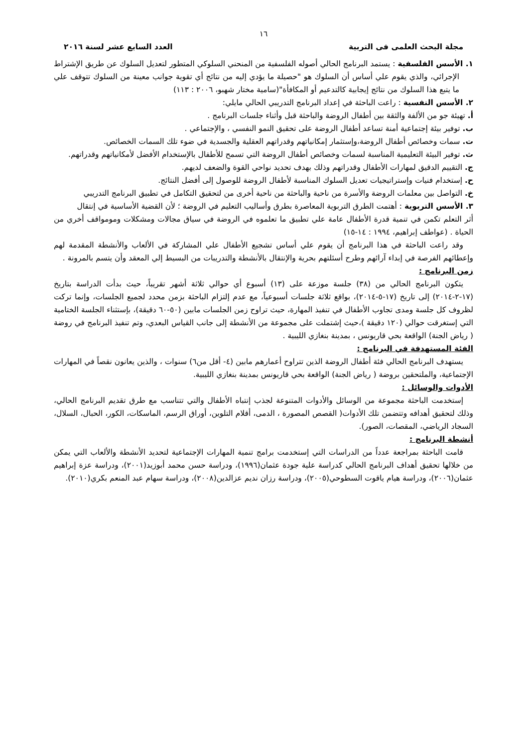١٦
مجلة البحث العلمى فى التربية العدد السابع عشر لسنة ٢٠١٦
١. الأسس الفلسفية : يستمد البرنامج الحالي أصوله الفلسفية من المنحني السلوكي المتطور لتعديل السلوك عن طريق الإشتراط الإجرائي، والذي يقوم علي أساس أن السلوك هو "حصيلة ما يؤدي إليه من نتائج أي تقوية جوانب معينة من السلوك تتوقف علي ما يتبع هذا السلوك من نتائج إيجابية كالتدعيم أو المكافأة"(سامية مختار شهبو، ٢٠٠٦ : ١١٣)
٢. الأسس النفسية : راعت الباحثة في إعداد البرنامج التدريبي الحالي مايلي:
أ. تهيئة جو من الألفة والثقة بين أطفال الروضة والباحثة قبل وأثناء جلسات البرنامج .
ب. توفير بيئة إجتماعية أمنة تساعد أطفال الروضة على تحقيق النمو النفسي ، والإجتماعي .
ت. سمات وخصائص أطفال الروضة،وإستثمار إمكانياتهم وقدراتهم العقلية والجسدية في ضوء تلك السمات الخصائص.
ث. توفير البيئة التعليمية المناسبة لسمات وخصائص أطفال الروضة التي تسمح للأطفال بالإستخدام الأفضل لأمكانياتهم وقدراتهم.
ج. التقييم الدقيق لمهارات الأطفال وقدراتهم وذلك بهدف تحديد نواحي القوة والضعف لديهم.
ح. إستخدام فنيات وإستراتيجيات تعديل السلوك المناسبة لأطفال الروضة للوصول إلى أفضل النتائج.
خ. التواصل بين معلمات الروضة والأسرة من ناحية والباحثة من ناحية أخرى من لتحقيق التكامل في تطبيق البرنامج التدريبي
٣. الأسس التربوية : أهتمت الطرق التربوية المعاصرة بطرق وأساليب التعليم في الروضة ؛ لأن القضية الأساسية في إنتقال
أثر التعلم تكمن في تنمية قدرة الأطفال عامة علي تطبيق ما تعلموه في الروضة في سياق مجالات ومشكلات ومومواقف أخري من الحياة . (عواطف إبراهيم، ١٩٩٤ : ١٤-١٥)
وقد راعت الباحثة في هذا البرنامج أن يقوم علي أساس تشجيع الأطفال علي المشاركة في الألعاب والأنشطة المقدمة لهم وإعطائهم الفرصة في إبداء آرائهم وطرح أسئلتهم بحرية والإنتقال بالأنشطة والتدريبات من البسيط إلي المعقد وأن يتسم بالمرونة .
زمن البرنامج :
يتكون البرنامج الحالي من (٣٨) جلسة موزعة على (١٣) أسبوع أي حوالي ثلاثة أشهر تقريباً، حيث بدأت الدراسة بتاريخ (١٧-٢-٢٠١٤) إلى تاريخ (١٧-٥-٢٠١٤)، بواقع ثلاثة جلسات أسبوعياً، مع عدم إلتزام الباحثة بزمن محدد لجميع الجلسات، وإنما تركت لظروف كل جلسة ومدى تجاوب الأطفال في تنفيذ المهارة، حيث تراوح زمن الجلسات مابين (٥٠-٦٠ دقيقة)، بإستثناء الجلسة الختامية التي إستغرقت حوالي (١٢٠ دقيقة )،حيث إشتملت على مجموعة من الأنشطة إلى جانب القياس البعدي، وتم تنفيذ البرنامج في روضة ( رياض الجنة) الواقعة بحي قاريونس ، بمدينة بنغازي الليبية .
الفئة المستهدفة في البرنامج :
يستهدف البرنامج الحالي فئة أطفال الروضة الذين تتراوح أعمارهم مابين (٤- أقل من٦) سنوات ، والذين يعانون نقصاً في المهارات الإجتماعية، والملتحقين بروضة ( رياض الجنة) الواقعة بحي قاريونس بمدينة بنغازي الليبية.
الأدوات والوسائل :
إستخدمت الباحثة مجموعة من الوسائل والأدوات المتنوعة لجذب إنتباه الأطفال والتي تتناسب مع طرق تقديم البرنامج الحالي، وذلك لتحقيق أهدافه وتتضمن تلك الأدوات( القصص المصورة ، الدمى، أقلام التلوين، أوراق الرسم، الماسكات، الكور، الحبال، السلال، السجاد الرياضي، المقصات، الصور).
أنشطة البرنامج :
قامت الباحثة بمراجعة عدداً من الدراسات التي إستخدمت برامج تنمية المهارات الإجتماعية لتحديد الأنشطة والألعاب التي يمكن من خلالها تحقيق أهداف البرنامج الحالي كدراسة علية جودة عثمان(١٩٩٦)، ودراسة حسن محمد أبوزيد(٢٠٠١)، ودراسة عزة إبراهيم عثمان(٢٠٠٦)، ودراسة هيام ياقوت السطوحي(٢٠٠٥)، ودراسة رزان نديم عزالدين(٢٠٠٨)، ودراسة سهام عبد المنعم بكري(٢٠١٠).